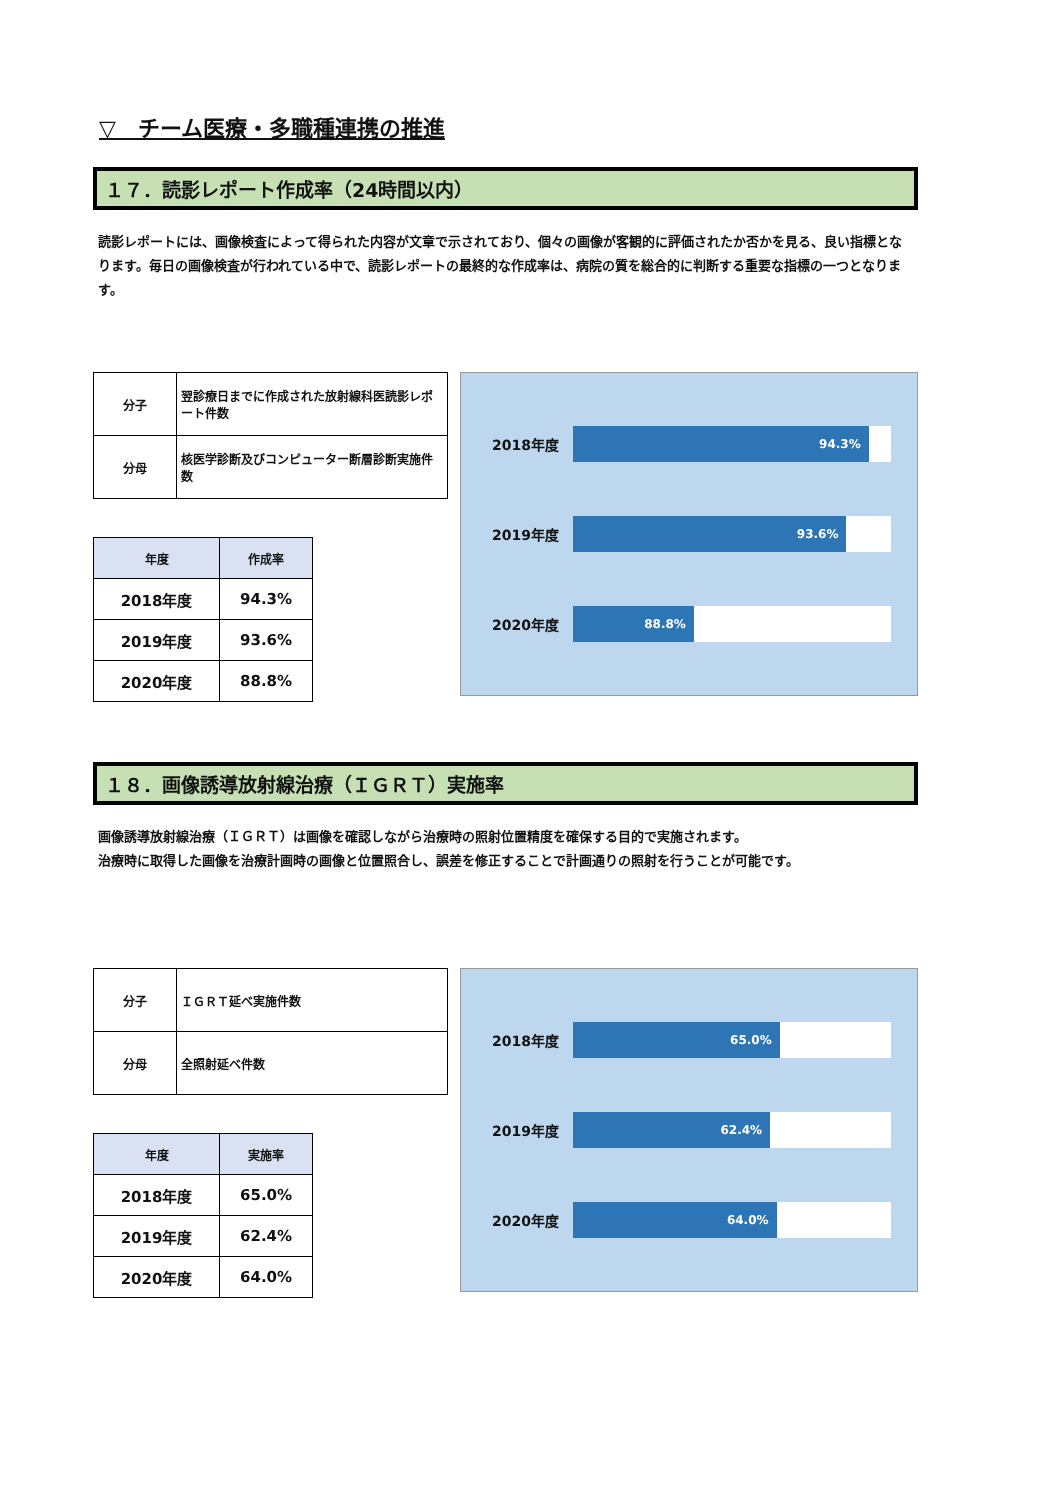▽　チーム医療・多職種連携の推進
１７．読影レポート作成率（24時間以内）
読影レポートには、画像検査によって得られた内容が文章で示されており、個々の画像が客観的に評価されたか否かを見る、良い指標となります。毎日の画像検査が行われている中で、読影レポートの最終的な作成率は、病院の質を総合的に判断する重要な指標の一つとなります。
| 分子 | 翌診療日までに作成された放射線科医読影レポート件数 |
| 分母 | 核医学診断及びコンピューター断層診断実施件数 |
| 年度 | 作成率 |
| --- | --- |
| 2018年度 | 94.3% |
| 2019年度 | 93.6% |
| 2020年度 | 88.8% |
2018年度
94.3%
2019年度
93.6%
2020年度
88.8%
１８．画像誘導放射線治療（ＩＧＲＴ）実施率
画像誘導放射線治療（ＩＧＲＴ）は画像を確認しながら治療時の照射位置精度を確保する目的で実施されます。
治療時に取得した画像を治療計画時の画像と位置照合し、誤差を修正することで計画通りの照射を行うことが可能です。
| 分子 | ＩＧＲＴ延べ実施件数 |
| 分母 | 全照射延べ件数 |
| 年度 | 実施率 |
| --- | --- |
| 2018年度 | 65.0% |
| 2019年度 | 62.4% |
| 2020年度 | 64.0% |
2018年度
65.0%
2019年度
62.4%
2020年度
64.0%